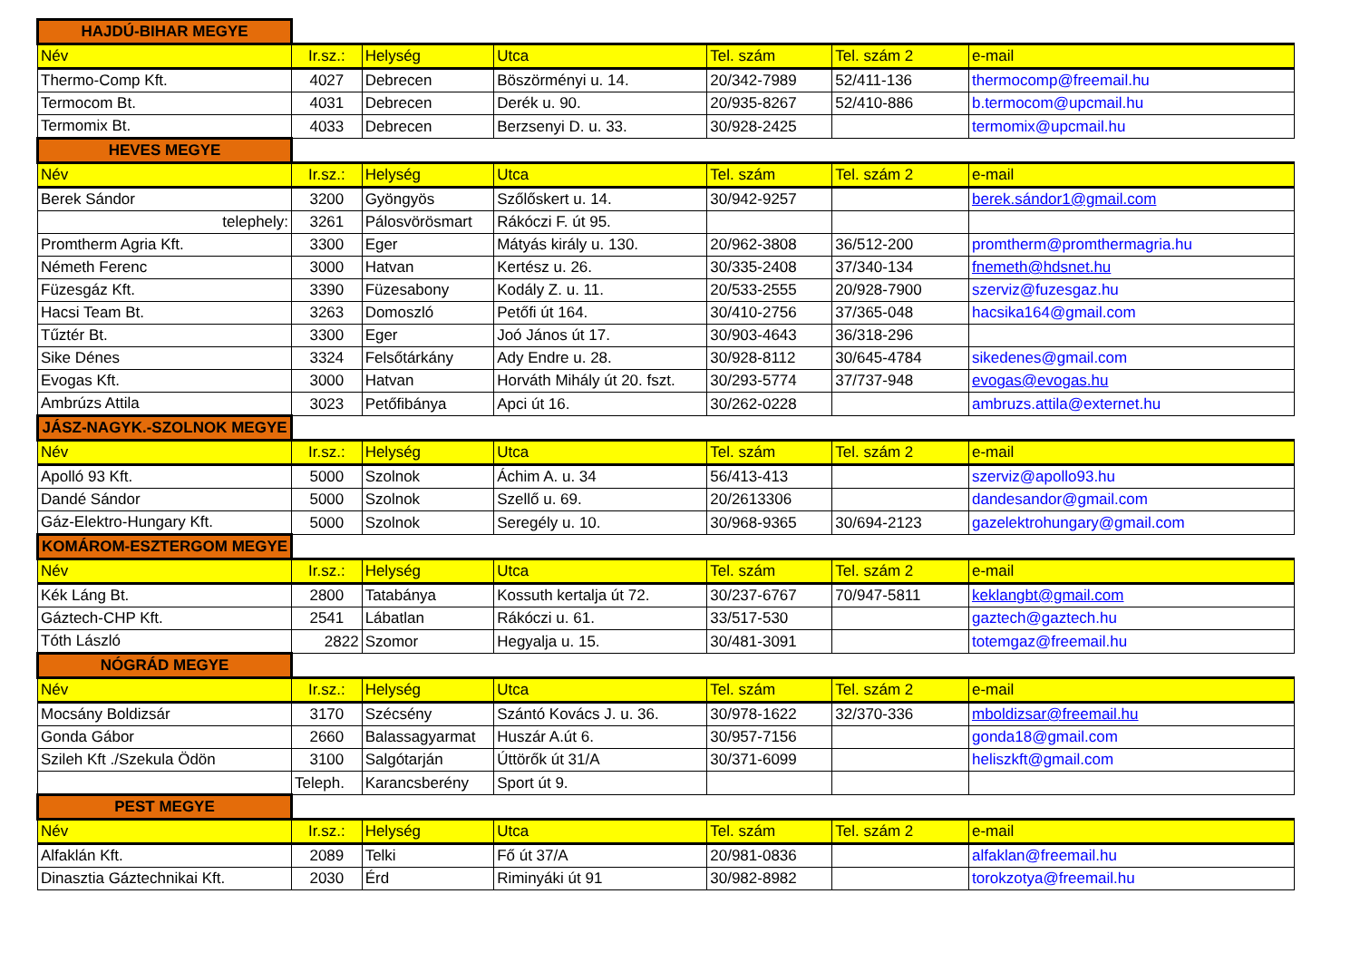| HAJDÚ-BIHAR MEGYE | | | | | | |
| Név | Ir.sz.: | Helység | Utca | Tel. szám | Tel. szám 2 | e-mail |
| Thermo-Comp Kft. | 4027 | Debrecen | Böszörményi u. 14. | 20/342-7989 | 52/411-136 | thermocomp@freemail.hu |
| Termocom Bt. | 4031 | Debrecen | Derék u. 90. | 20/935-8267 | 52/410-886 | b.termocom@upcmail.hu |
| Termomix Bt. | 4033 | Debrecen | Berzsenyi D. u. 33. | 30/928-2425 | | termomix@upcmail.hu |
| HEVES MEGYE | | | | | | |
| Név | Ir.sz.: | Helység | Utca | Tel. szám | Tel. szám 2 | e-mail |
| Berek Sándor | 3200 | Gyöngyös | Szőlőskert u. 14. | 30/942-9257 | | berek.sándor1@gmail.com |
| telephely: | 3261 | Pálosvörösmart | Rákóczi F. út 95. | | | |
| Promtherm Agria Kft. | 3300 | Eger | Mátyás király u. 130. | 20/962-3808 | 36/512-200 | promtherm@promthermagria.hu |
| Németh Ferenc | 3000 | Hatvan | Kertész u. 26. | 30/335-2408 | 37/340-134 | fnemeth@hdsnet.hu |
| Füzesgáz Kft. | 3390 | Füzesabony | Kodály Z. u. 11. | 20/533-2555 | 20/928-7900 | szerviz@fuzesgaz.hu |
| Hacsi Team Bt. | 3263 | Domoszló | Petőfi út 164. | 30/410-2756 | 37/365-048 | hacsika164@gmail.com |
| Tűztér Bt. | 3300 | Eger | Joó János út 17. | 30/903-4643 | 36/318-296 | |
| Sike Dénes | 3324 | Felsőtárkány | Ady Endre u. 28. | 30/928-8112 | 30/645-4784 | sikedenes@gmail.com |
| Evogas Kft. | 3000 | Hatvan | Horváth Mihály út 20. fszt. | 30/293-5774 | 37/737-948 | evogas@evogas.hu |
| Ambrúzs Attila | 3023 | Petőfibánya | Apci út 16. | 30/262-0228 | | ambruzs.attila@externet.hu |
| JÁSZ-NAGYK.-SZOLNOK MEGYE | | | | | | |
| Név | Ir.sz.: | Helység | Utca | Tel. szám | Tel. szám 2 | e-mail |
| Apolló 93 Kft. | 5000 | Szolnok | Áchim A. u. 34 | 56/413-413 | | szerviz@apollo93.hu |
| Dandé Sándor | 5000 | Szolnok | Szellő u. 69. | 20/2613306 | | dandesandor@gmail.com |
| Gáz-Elektro-Hungary Kft. | 5000 | Szolnok | Seregély u. 10. | 30/968-9365 | 30/694-2123 | gazelektrohungary@gmail.com |
| KOMÁROM-ESZTERGOM MEGYE | | | | | | |
| Név | Ir.sz.: | Helység | Utca | Tel. szám | Tel. szám 2 | e-mail |
| Kék Láng Bt. | 2800 | Tatabánya | Kossuth kertalja út 72. | 30/237-6767 | 70/947-5811 | keklangbt@gmail.com |
| Gáztech-CHP Kft. | 2541 | Lábatlan | Rákóczi u. 61. | 33/517-530 | | gaztech@gaztech.hu |
| Tóth László | 2822 | Szomor | Hegyalja u. 15. | 30/481-3091 | | totemgaz@freemail.hu |
| NÓGRÁD MEGYE | | | | | | |
| Név | Ir.sz.: | Helység | Utca | Tel. szám | Tel. szám 2 | e-mail |
| Mocsány Boldizsár | 3170 | Szécsény | Szántó Kovács J. u. 36. | 30/978-1622 | 32/370-336 | mboldizsar@freemail.hu |
| Gonda Gábor | 2660 | Balassagyarmat | Huszár A.út 6. | 30/957-7156 | | gonda18@gmail.com |
| Szileh Kft ./Szekula Ödön | 3100 | Salgótarján | Úttörők út 31/A | 30/371-6099 | | heliszkft@gmail.com |
| | Teleph. | Karancsberény | Sport út 9. | | | |
| PEST MEGYE | | | | | | |
| Név | Ir.sz.: | Helység | Utca | Tel. szám | Tel. szám 2 | e-mail |
| Alfaklán Kft. | 2089 | Telki | Fő út 37/A | 20/981-0836 | | alfaklan@freemail.hu |
| Dinasztia Gáztechnikai Kft. | 2030 | Érd | Riminyáki út 91 | 30/982-8982 | | torokzotya@freemail.hu |